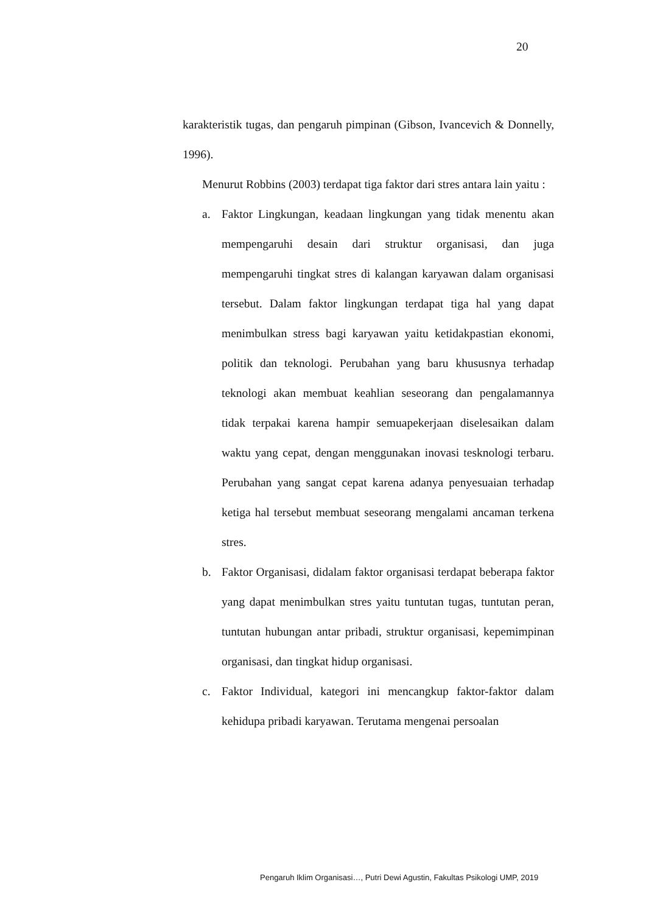20
karakteristik tugas, dan pengaruh pimpinan (Gibson, Ivancevich & Donnelly, 1996).
Menurut Robbins (2003) terdapat tiga faktor dari stres antara lain yaitu :
a. Faktor Lingkungan, keadaan lingkungan yang tidak menentu akan mempengaruhi desain dari struktur organisasi, dan juga mempengaruhi tingkat stres di kalangan karyawan dalam organisasi tersebut. Dalam faktor lingkungan terdapat tiga hal yang dapat menimbulkan stress bagi karyawan yaitu ketidakpastian ekonomi, politik dan teknologi. Perubahan yang baru khususnya terhadap teknologi akan membuat keahlian seseorang dan pengalamannya tidak terpakai karena hampir semuapekerjaan diselesaikan dalam waktu yang cepat, dengan menggunakan inovasi tesknologi terbaru. Perubahan yang sangat cepat karena adanya penyesuaian terhadap ketiga hal tersebut membuat seseorang mengalami ancaman terkena stres.
b. Faktor Organisasi, didalam faktor organisasi terdapat beberapa faktor yang dapat menimbulkan stres yaitu tuntutan tugas, tuntutan peran, tuntutan hubungan antar pribadi, struktur organisasi, kepemimpinan organisasi, dan tingkat hidup organisasi.
c. Faktor Individual, kategori ini mencangkup faktor-faktor dalam kehidupa pribadi karyawan. Terutama mengenai persoalan
Pengaruh Iklim Organisasi…, Putri Dewi Agustin, Fakultas Psikologi UMP, 2019